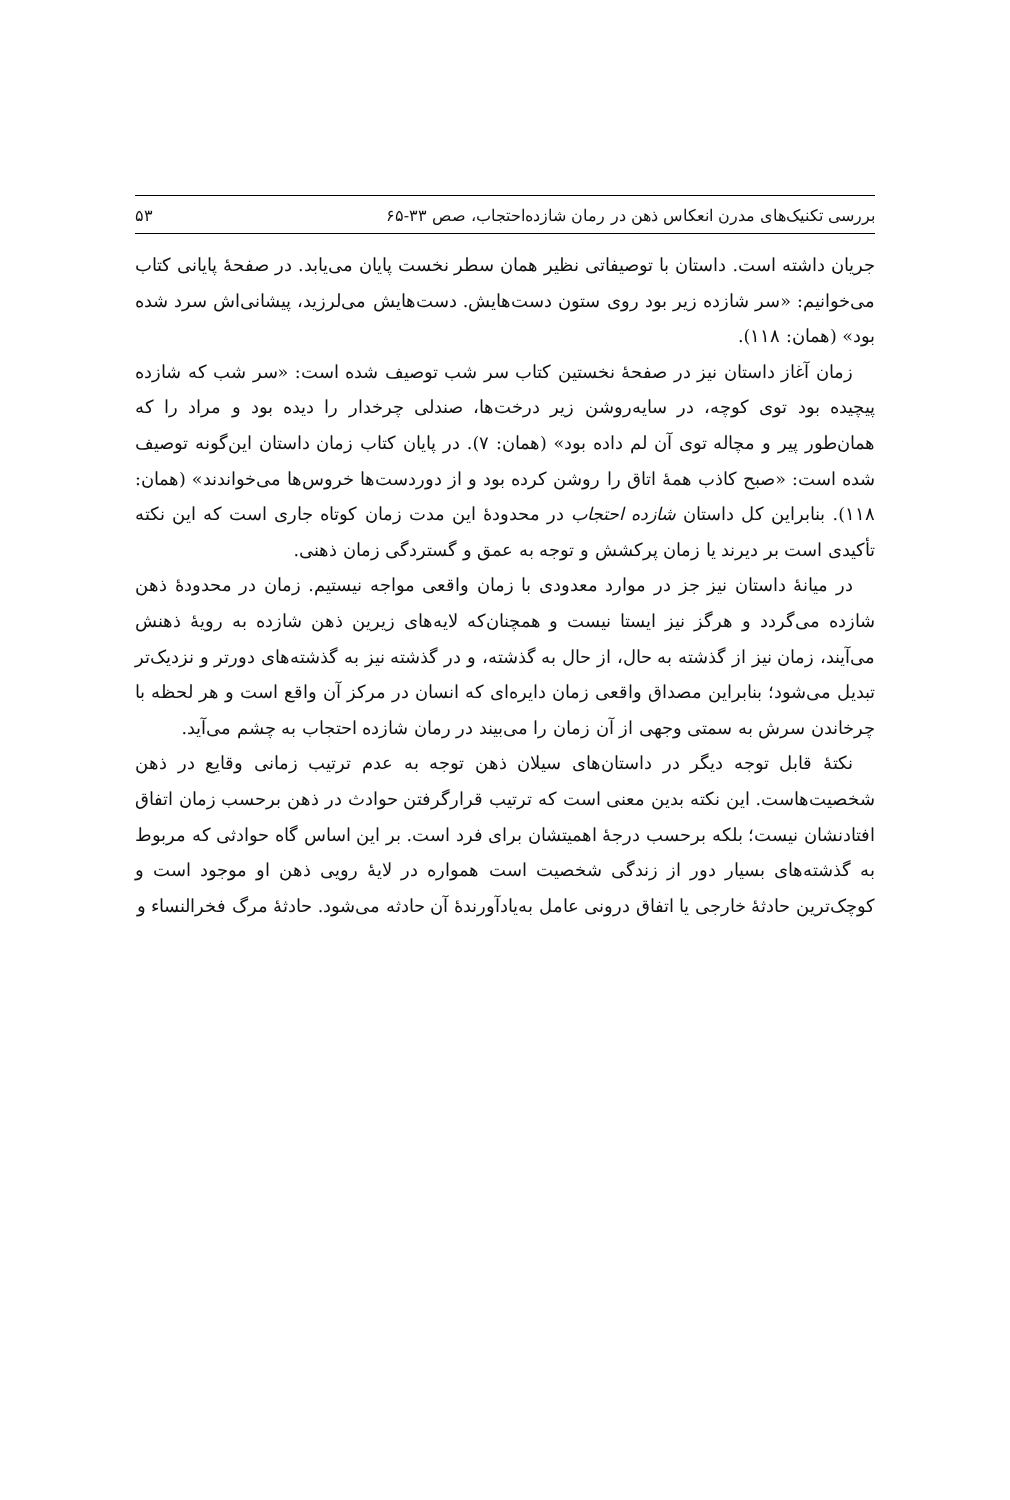بررسی تکنیک‌های مدرن انعکاس ذهن در رمان شازده‌احتجاب، صص ۳۳-۶۵ ۵۳
جریان داشته است. داستان با توصیفاتی نظیر همان سطر نخست پایان می‌یابد. در صفحهٔ پایانی کتاب می‌خوانیم: «سر شازده زیر بود روی ستون دست‌هایش. دست‌هایش می‌لرزید، پیشانی‌اش سرد شده بود» (همان: ۱۱۸).
زمان آغاز داستان نیز در صفحهٔ نخستین کتاب سر شب توصیف شده است: «سر شب که شازده پیچیده بود توی کوچه، در سایه‌روشن زیر درخت‌ها، صندلی چرخدار را دیده بود و مراد را که همان‌طور پیر و مچاله توی آن لم داده بود» (همان: ۷). در پایان کتاب زمان داستان این‌گونه توصیف شده است: «صبح کاذب همهٔ اتاق را روشن کرده بود و از دوردست‌ها خروس‌ها می‌خواندند» (همان: ۱۱۸). بنابراین کل داستان شازده احتجاب در محدودهٔ این مدت زمان کوتاه جاری است که این نکته تأکیدی است بر دیرند یا زمان پرکشش و توجه به عمق و گستردگی زمان ذهنی.
در میانهٔ داستان نیز جز در موارد معدودی با زمان واقعی مواجه نیستیم. زمان در محدودهٔ ذهن شازده می‌گردد و هرگز نیز ایستا نیست و همچنان‌که لایه‌های زیرین ذهن شازده به رویهٔ ذهنش می‌آیند، زمان نیز از گذشته به حال، از حال به گذشته، و در گذشته نیز به گذشته‌های دورتر و نزدیک‌تر تبدیل می‌شود؛ بنابراین مصداق واقعی زمان دایره‌ای که انسان در مرکز آن واقع است و هر لحظه با چرخاندن سرش به سمتی وجهی از آن زمان را می‌بیند در رمان شازده احتجاب به چشم می‌آید.
نکتهٔ قابل توجه دیگر در داستان‌های سیلان ذهن توجه به عدم ترتیب زمانی وقایع در ذهن شخصیت‌هاست. این نکته بدین معنی است که ترتیب قرارگرفتن حوادث در ذهن برحسب زمان اتفاق افتادنشان نیست؛ بلکه برحسب درجهٔ اهمیتشان برای فرد است. بر این اساس گاه حوادثی که مربوط به گذشته‌های بسیار دور از زندگی شخصیت است همواره در لایهٔ رویی ذهن او موجود است و کوچک‌ترین حادثهٔ خارجی یا اتفاق درونی عامل به‌یادآورندهٔ آن حادثه می‌شود. حادثهٔ مرگ فخرالنساء و